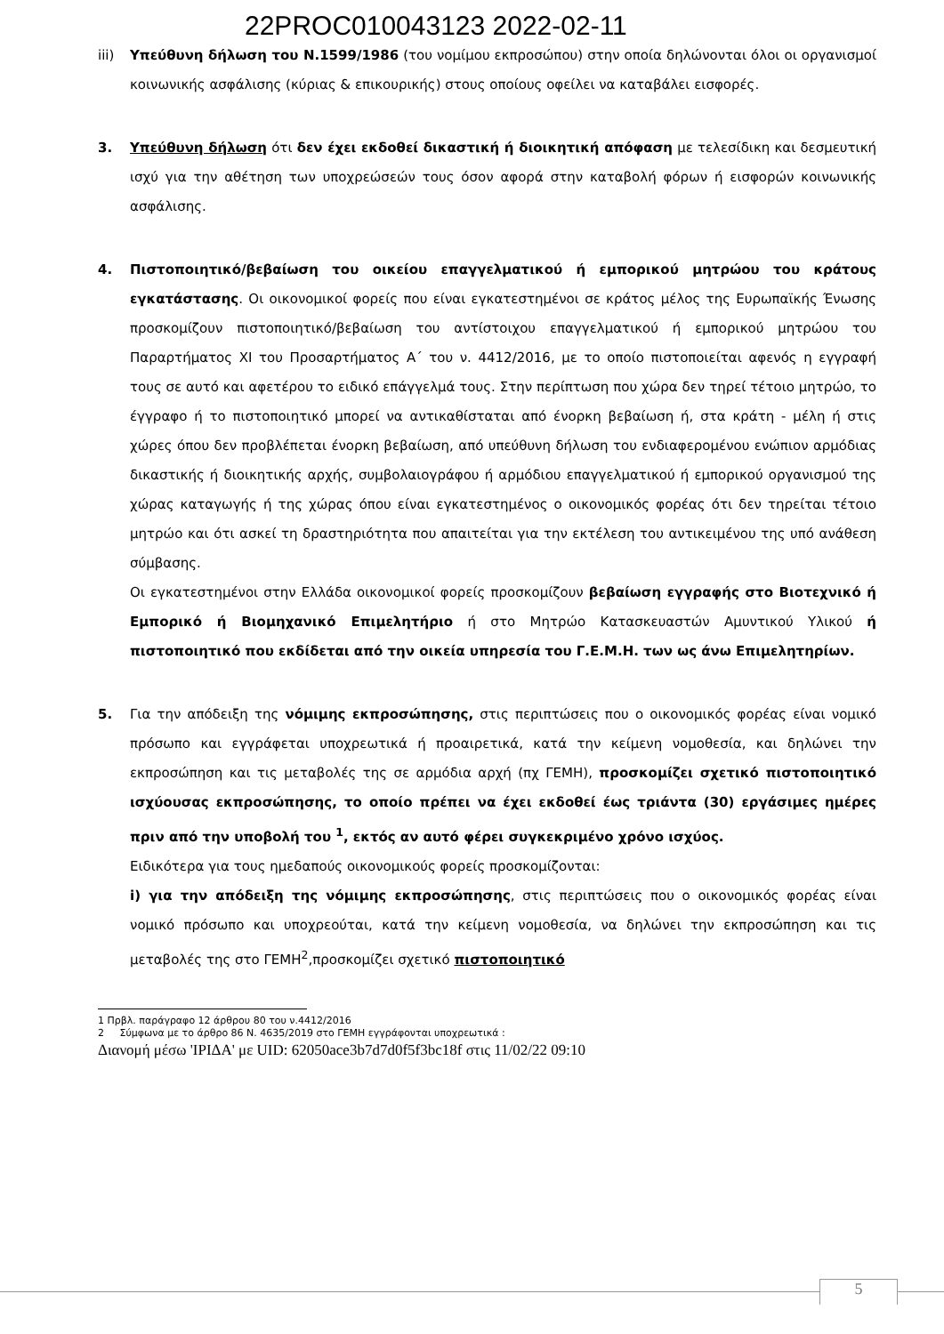22PROC010043123 2022-02-11
iii) Υπεύθυνη δήλωση του Ν.1599/1986 (του νομίμου εκπροσώπου) στην οποία δηλώνονται όλοι οι οργανισμοί κοινωνικής ασφάλισης (κύριας & επικουρικής) στους οποίους οφείλει να καταβάλει εισφορές.
3. Υπεύθυνη δήλωση ότι δεν έχει εκδοθεί δικαστική ή διοικητική απόφαση με τελεσίδικη και δεσμευτική ισχύ για την αθέτηση των υποχρεώσεών τους όσον αφορά στην καταβολή φόρων ή εισφορών κοινωνικής ασφάλισης.
4. Πιστοποιητικό/βεβαίωση του οικείου επαγγελματικού ή εμπορικού μητρώου του κράτους εγκατάστασης. Οι οικονομικοί φορείς που είναι εγκατεστημένοι σε κράτος μέλος της Ευρωπαϊκής Ένωσης προσκομίζουν πιστοποιητικό/βεβαίωση του αντίστοιχου επαγγελματικού ή εμπορικού μητρώου του Παραρτήματος XI του Προσαρτήματος Α΄ του ν. 4412/2016, με το οποίο πιστοποιείται αφενός η εγγραφή τους σε αυτό και αφετέρου το ειδικό επάγγελμά τους. Στην περίπτωση που χώρα δεν τηρεί τέτοιο μητρώο, το έγγραφο ή το πιστοποιητικό μπορεί να αντικαθίσταται από ένορκη βεβαίωση ή, στα κράτη - μέλη ή στις χώρες όπου δεν προβλέπεται ένορκη βεβαίωση, από υπεύθυνη δήλωση του ενδιαφερομένου ενώπιον αρμόδιας δικαστικής ή διοικητικής αρχής, συμβολαιογράφου ή αρμόδιου επαγγελματικού ή εμπορικού οργανισμού της χώρας καταγωγής ή της χώρας όπου είναι εγκατεστημένος ο οικονομικός φορέας ότι δεν τηρείται τέτοιο μητρώο και ότι ασκεί τη δραστηριότητα που απαιτείται για την εκτέλεση του αντικειμένου της υπό ανάθεση σύμβασης.
Οι εγκατεστημένοι στην Ελλάδα οικονομικοί φορείς προσκομίζουν βεβαίωση εγγραφής στο Βιοτεχνικό ή Εμπορικό ή Βιομηχανικό Επιμελητήριο ή στο Μητρώο Κατασκευαστών Αμυντικού Υλικού ή πιστοποιητικό που εκδίδεται από την οικεία υπηρεσία του Γ.Ε.Μ.Η. των ως άνω Επιμελητηρίων.
5. Για την απόδειξη της νόμιμης εκπροσώπησης, στις περιπτώσεις που ο οικονομικός φορέας είναι νομικό πρόσωπο και εγγράφεται υποχρεωτικά ή προαιρετικά, κατά την κείμενη νομοθεσία, και δηλώνει την εκπροσώπηση και τις μεταβολές της σε αρμόδια αρχή (πχ ΓΕΜΗ), προσκομίζει σχετικό πιστοποιητικό ισχύουσας εκπροσώπησης, το οποίο πρέπει να έχει εκδοθεί έως τριάντα (30) εργάσιμες ημέρες πριν από την υποβολή του <sup>1</sup>, εκτός αν αυτό φέρει συγκεκριμένο χρόνο ισχύος.
Ειδικότερα για τους ημεδαπούς οικονομικούς φορείς προσκομίζονται:
i) για την απόδειξη της νόμιμης εκπροσώπησης, στις περιπτώσεις που ο οικονομικός φορέας είναι νομικό πρόσωπο και υποχρεούται, κατά την κείμενη νομοθεσία, να δηλώνει την εκπροσώπηση και τις μεταβολές της στο ΓΕΜΗ<sup>2</sup>,προσκομίζει σχετικό πιστοποιητικό
1 Πρβλ. παράγραφο 12 άρθρου 80 του ν.4412/2016
2 Σύμφωνα με το άρθρο 86 Ν. 4635/2019 στο ΓΕΜΗ εγγράφονται υποχρεωτικά :
Διανομή μέσω 'ΙΡΙΔΑ' με UID: 62050ace3b7d7d0f5f3bc18f στις 11/02/22 09:10
5